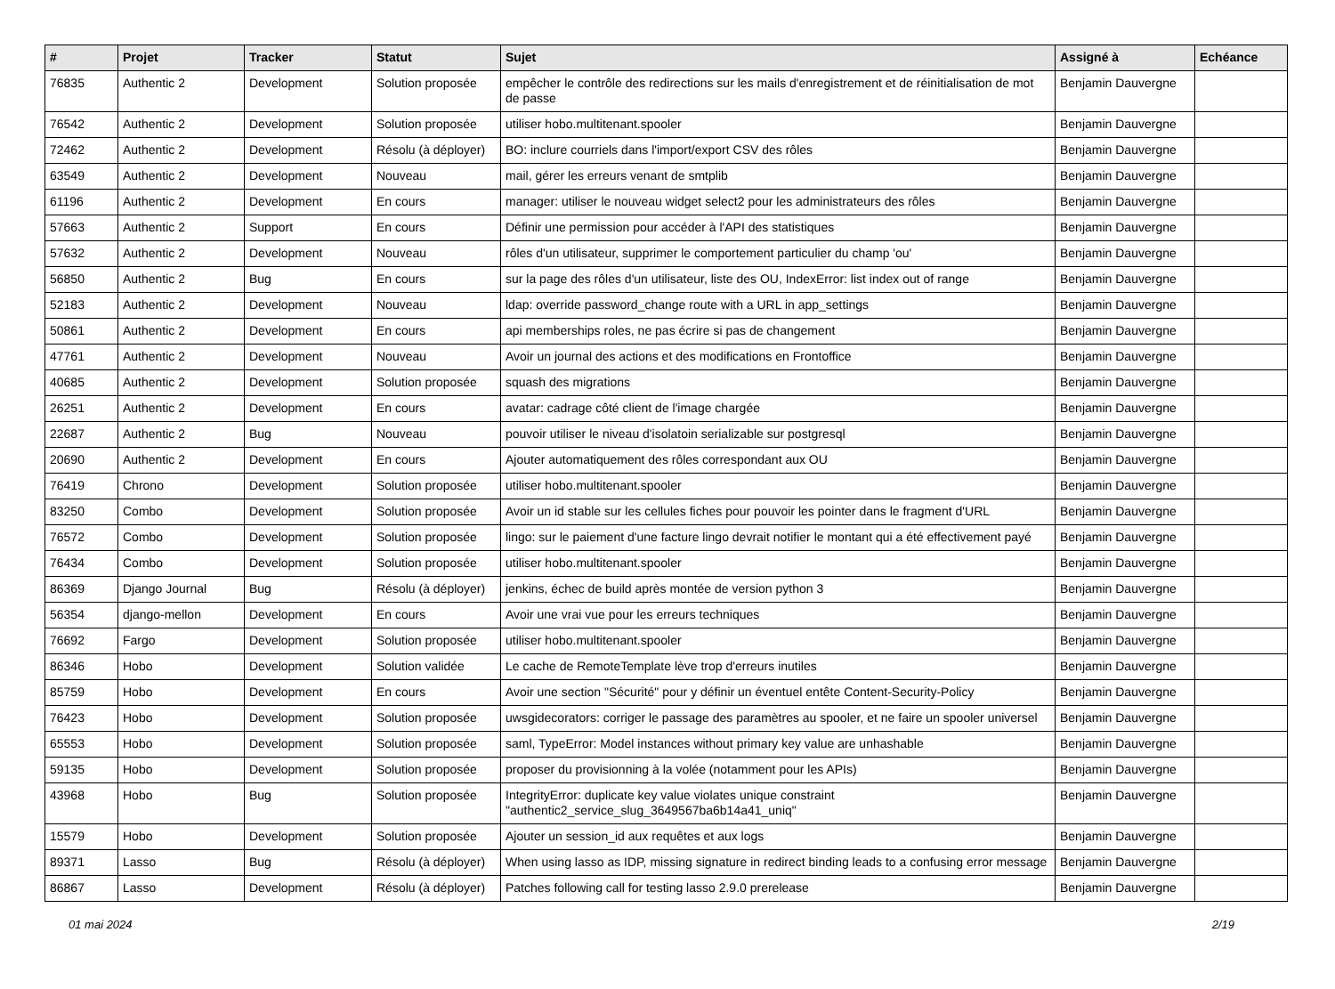| # | Projet | Tracker | Statut | Sujet | Assigné à | Echéance |
| --- | --- | --- | --- | --- | --- | --- |
| 76835 | Authentic 2 | Development | Solution proposée | empêcher le contrôle des redirections sur les mails d'enregistrement et de réinitialisation de mot de passe | Benjamin Dauvergne | |
| 76542 | Authentic 2 | Development | Solution proposée | utiliser hobo.multitenant.spooler | Benjamin Dauvergne | |
| 72462 | Authentic 2 | Development | Résolu (à déployer) | BO: inclure courriels dans l'import/export CSV des rôles | Benjamin Dauvergne | |
| 63549 | Authentic 2 | Development | Nouveau | mail, gérer les erreurs venant de smtplib | Benjamin Dauvergne | |
| 61196 | Authentic 2 | Development | En cours | manager: utiliser le nouveau widget select2 pour les administrateurs des rôles | Benjamin Dauvergne | |
| 57663 | Authentic 2 | Support | En cours | Définir une permission pour accéder à l'API des statistiques | Benjamin Dauvergne | |
| 57632 | Authentic 2 | Development | Nouveau | rôles d'un utilisateur, supprimer le comportement particulier du champ 'ou' | Benjamin Dauvergne | |
| 56850 | Authentic 2 | Bug | En cours | sur la page des rôles d'un utilisateur, liste des OU, IndexError: list index out of range | Benjamin Dauvergne | |
| 52183 | Authentic 2 | Development | Nouveau | ldap: override password_change route with a URL in app_settings | Benjamin Dauvergne | |
| 50861 | Authentic 2 | Development | En cours | api memberships roles, ne pas écrire si pas de changement | Benjamin Dauvergne | |
| 47761 | Authentic 2 | Development | Nouveau | Avoir un journal des actions et des modifications en Frontoffice | Benjamin Dauvergne | |
| 40685 | Authentic 2 | Development | Solution proposée | squash des migrations | Benjamin Dauvergne | |
| 26251 | Authentic 2 | Development | En cours | avatar: cadrage côté client de l'image chargée | Benjamin Dauvergne | |
| 22687 | Authentic 2 | Bug | Nouveau | pouvoir utiliser le niveau d'isolatoin serializable sur postgresql | Benjamin Dauvergne | |
| 20690 | Authentic 2 | Development | En cours | Ajouter automatiquement des rôles correspondant aux OU | Benjamin Dauvergne | |
| 76419 | Chrono | Development | Solution proposée | utiliser hobo.multitenant.spooler | Benjamin Dauvergne | |
| 83250 | Combo | Development | Solution proposée | Avoir un id stable sur les cellules fiches pour pouvoir les pointer dans le fragment d'URL | Benjamin Dauvergne | |
| 76572 | Combo | Development | Solution proposée | lingo: sur le paiement d'une facture lingo devrait notifier le montant qui a été effectivement payé | Benjamin Dauvergne | |
| 76434 | Combo | Development | Solution proposée | utiliser hobo.multitenant.spooler | Benjamin Dauvergne | |
| 86369 | Django Journal | Bug | Résolu (à déployer) | jenkins, échec de build après montée de version python 3 | Benjamin Dauvergne | |
| 56354 | django-mellon | Development | En cours | Avoir une vrai vue pour les erreurs techniques | Benjamin Dauvergne | |
| 76692 | Fargo | Development | Solution proposée | utiliser hobo.multitenant.spooler | Benjamin Dauvergne | |
| 86346 | Hobo | Development | Solution validée | Le cache de RemoteTemplate lève trop d'erreurs inutiles | Benjamin Dauvergne | |
| 85759 | Hobo | Development | En cours | Avoir une section "Sécurité" pour y définir un éventuel entête Content-Security-Policy | Benjamin Dauvergne | |
| 76423 | Hobo | Development | Solution proposée | uwsgidecorators: corriger le passage des paramètres au spooler, et ne faire un spooler universel | Benjamin Dauvergne | |
| 65553 | Hobo | Development | Solution proposée | saml, TypeError: Model instances without primary key value are unhashable | Benjamin Dauvergne | |
| 59135 | Hobo | Development | Solution proposée | proposer du provisionning à la volée (notamment pour les APIs) | Benjamin Dauvergne | |
| 43968 | Hobo | Bug | Solution proposée | IntegrityError: duplicate key value violates unique constraint "authentic2_service_slug_3649567ba6b14a41_uniq" | Benjamin Dauvergne | |
| 15579 | Hobo | Development | Solution proposée | Ajouter un session_id aux requêtes et aux logs | Benjamin Dauvergne | |
| 89371 | Lasso | Bug | Résolu (à déployer) | When using lasso as IDP, missing signature in redirect binding leads to a confusing error message | Benjamin Dauvergne | |
| 86867 | Lasso | Development | Résolu (à déployer) | Patches following call for testing lasso 2.9.0 prerelease | Benjamin Dauvergne | |
01 mai 2024 2/19